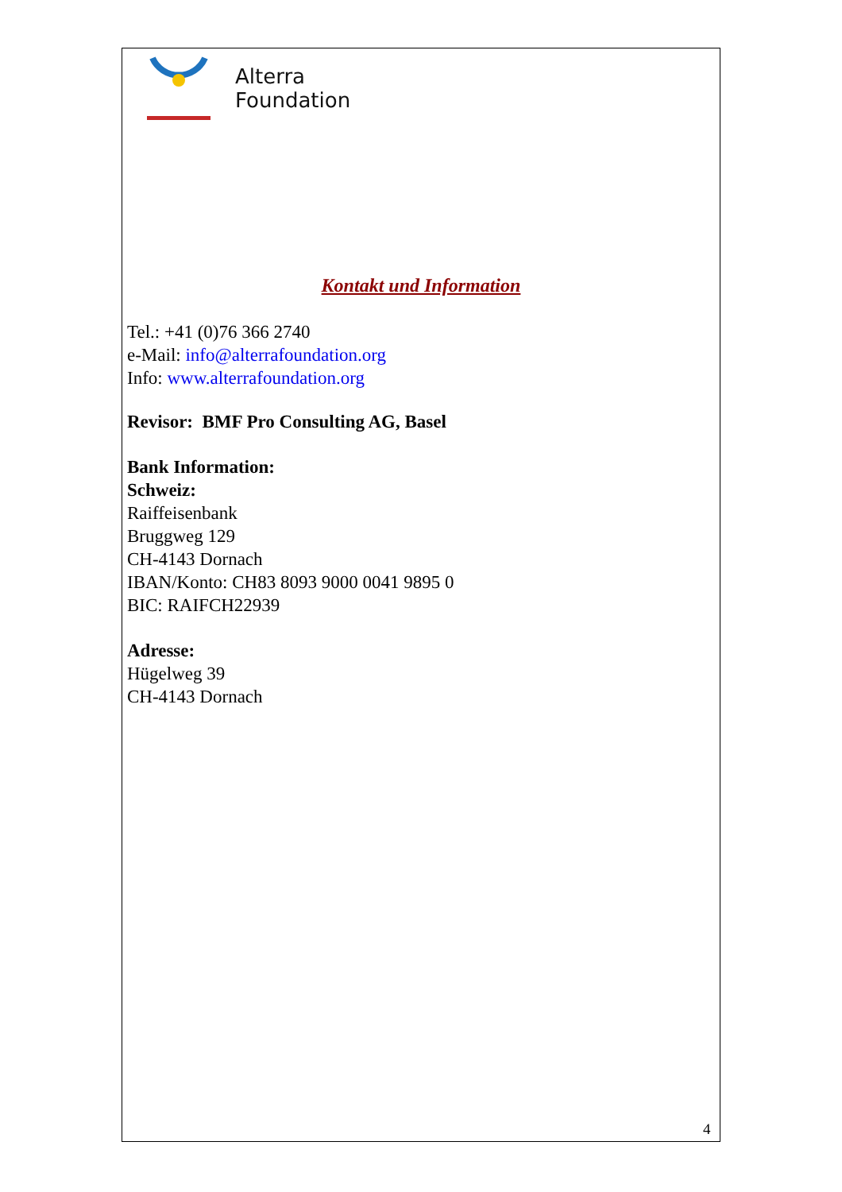Alterra
Foundation
Kontakt und Information
Tel.: +41 (0)76 366 2740
e-Mail: info@alterrafoundation.org
Info: www.alterrafoundation.org
Revisor: BMF Pro Consulting AG, Basel
Bank Information:
Schweiz:
Raiffeisenbank
Bruggweg 129
CH-4143 Dornach
IBAN/Konto: CH83 8093 9000 0041 9895 0
BIC: RAIFCH22939
Adresse:
Hügelweg 39
CH-4143 Dornach
4